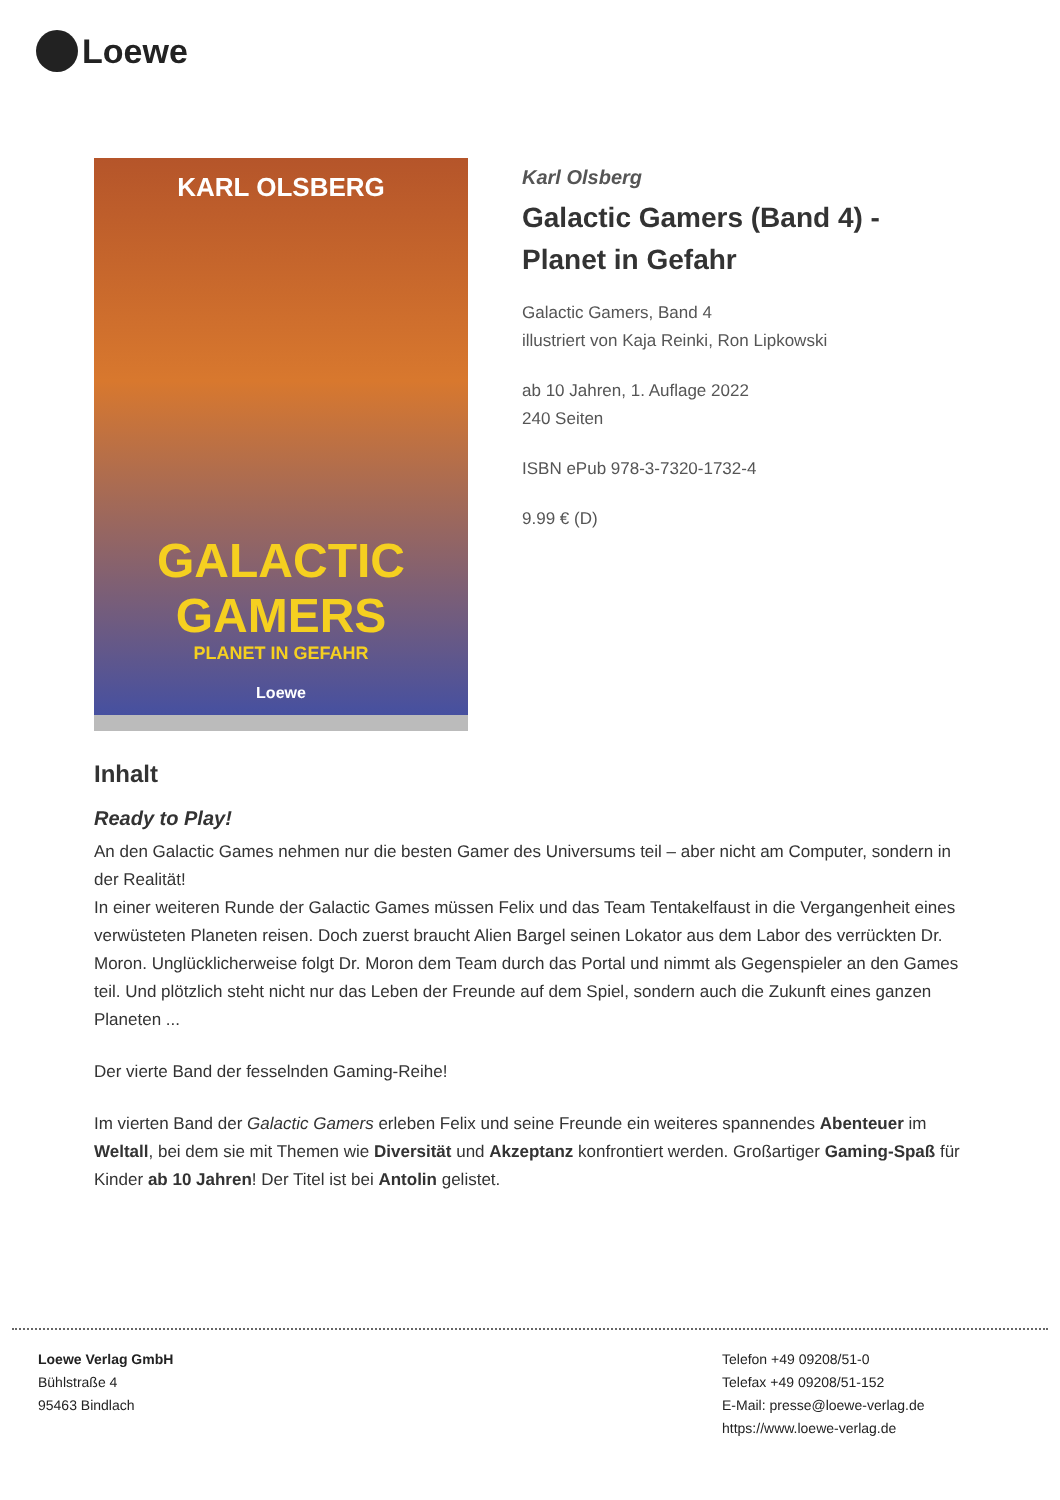Loewe
KARL OLSBERG
GALACTIC GAMERS
PLANET IN GEFAHR
Loewe
Karl Olsberg
Galactic Gamers (Band 4) - Planet in Gefahr
Galactic Gamers, Band 4
illustriert von Kaja Reinki, Ron Lipkowski
ab 10 Jahren, 1. Auflage 2022
240 Seiten
ISBN ePub 978-3-7320-1732-4
9.99 € (D)
Inhalt
Ready to Play!
An den Galactic Games nehmen nur die besten Gamer des Universums teil – aber nicht am Computer, sondern in der Realität!
In einer weiteren Runde der Galactic Games müssen Felix und das Team Tentakelfaust in die Vergangenheit eines verwüsteten Planeten reisen. Doch zuerst braucht Alien Bargel seinen Lokator aus dem Labor des verrückten Dr. Moron. Unglücklicherweise folgt Dr. Moron dem Team durch das Portal und nimmt als Gegenspieler an den Games teil. Und plötzlich steht nicht nur das Leben der Freunde auf dem Spiel, sondern auch die Zukunft eines ganzen Planeten ...
Der vierte Band der fesselnden Gaming-Reihe!
Im vierten Band der Galactic Gamers erleben Felix und seine Freunde ein weiteres spannendes Abenteuer im Weltall, bei dem sie mit Themen wie Diversität und Akzeptanz konfrontiert werden. Großartiger Gaming-Spaß für Kinder ab 10 Jahren! Der Titel ist bei Antolin gelistet.
Loewe Verlag GmbH
Bühlstraße 4
95463 Bindlach
Telefon +49 09208/51-0
Telefax +49 09208/51-152
E-Mail: presse@loewe-verlag.de
https://www.loewe-verlag.de